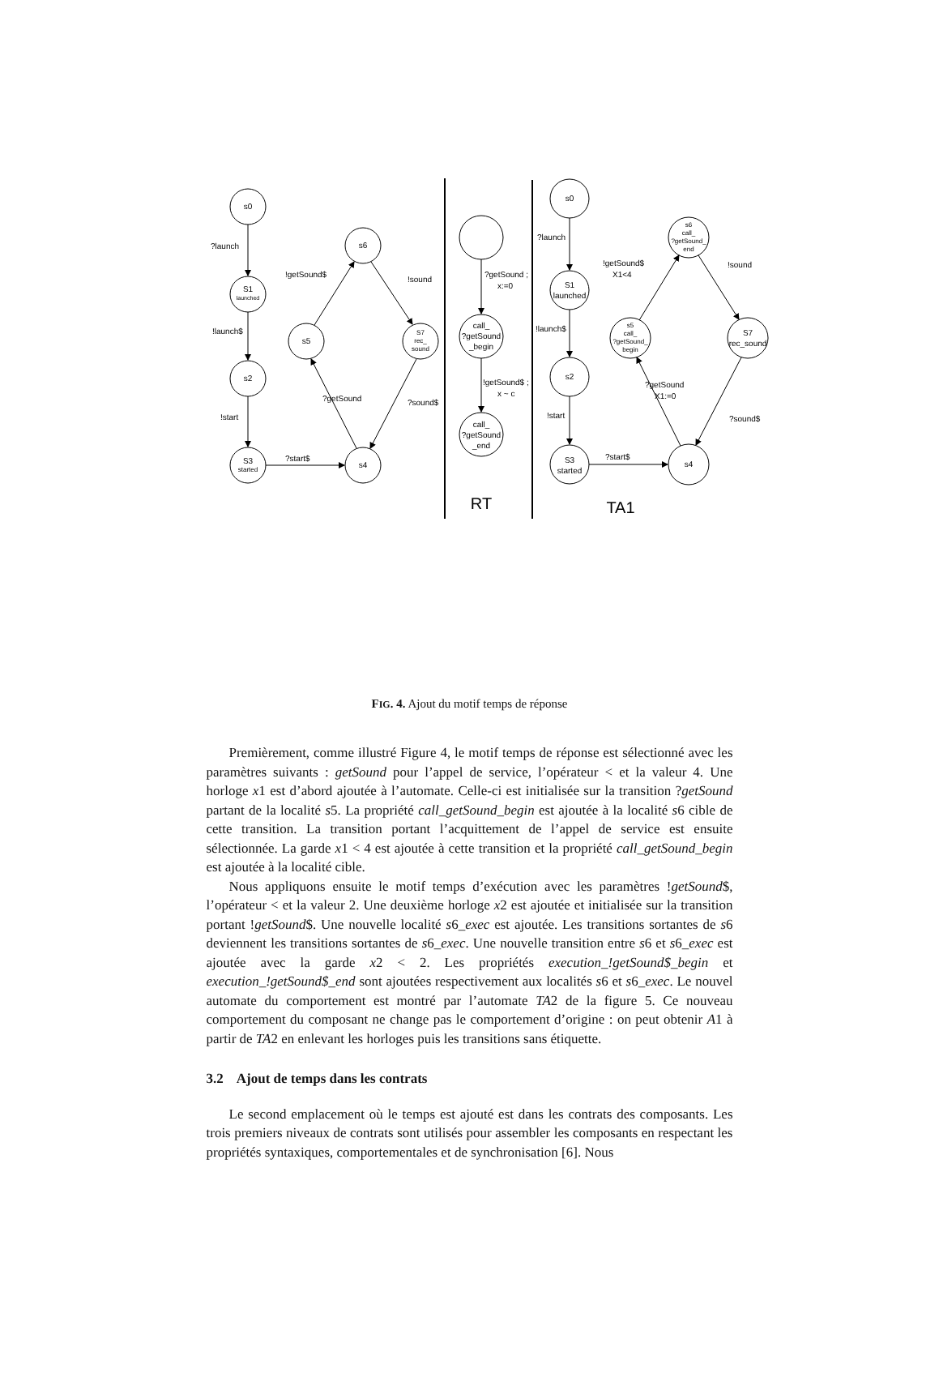s0
S1
launched
s2
S3
started
s6
s5
S7
rec_
sound
s4
call_
?getSound
_begin
call_
?getSound
_end
s0
S1
launched
s2
S3
started
s6
call_
?getSound_
end
s5
call_
?getSound_
begin
S7
rec_sound
s4
RT
TA1
?launch
!launch$
!start
?start$
!getSound$
!sound
?getSound
?sound$
?getSound ;
x:=0
!getSound$ ;
x ~ c
?launch
!launch$
!start
?start$
!getSound$
X1<4
!sound
?getSound
X1:=0
?sound$
FIG. 4. Ajout du motif temps de réponse
Premièrement, comme illustré Figure 4, le motif temps de réponse est sélectionné avec les paramètres suivants : getSound pour l’appel de service, l’opérateur < et la valeur 4. Une horloge x1 est d’abord ajoutée à l’automate. Celle-ci est initialisée sur la transition ?getSound partant de la localité s5. La propriété call_getSound_begin est ajoutée à la localité s6 cible de cette transition. La transition portant l’acquittement de l’appel de service est ensuite sélectionnée. La garde x1 < 4 est ajoutée à cette transition et la propriété call_getSound_begin est ajoutée à la localité cible.
Nous appliquons ensuite le motif temps d’exécution avec les paramètres !getSound$, l’opérateur < et la valeur 2. Une deuxième horloge x2 est ajoutée et initialisée sur la transition portant !getSound$. Une nouvelle localité s6_exec est ajoutée. Les transitions sortantes de s6 deviennent les transitions sortantes de s6_exec. Une nouvelle transition entre s6 et s6_exec est ajoutée avec la garde x2 < 2. Les propriétés execution_!getSound$_begin et execution_!getSound$_end sont ajoutées respectivement aux localités s6 et s6_exec. Le nouvel automate du comportement est montré par l’automate TA2 de la figure 5. Ce nouveau comportement du composant ne change pas le comportement d’origine : on peut obtenir A1 à partir de TA2 en enlevant les horloges puis les transitions sans étiquette.
3.2 Ajout de temps dans les contrats
Le second emplacement où le temps est ajouté est dans les contrats des composants. Les trois premiers niveaux de contrats sont utilisés pour assembler les composants en respectant les propriétés syntaxiques, comportementales et de synchronisation [6]. Nous